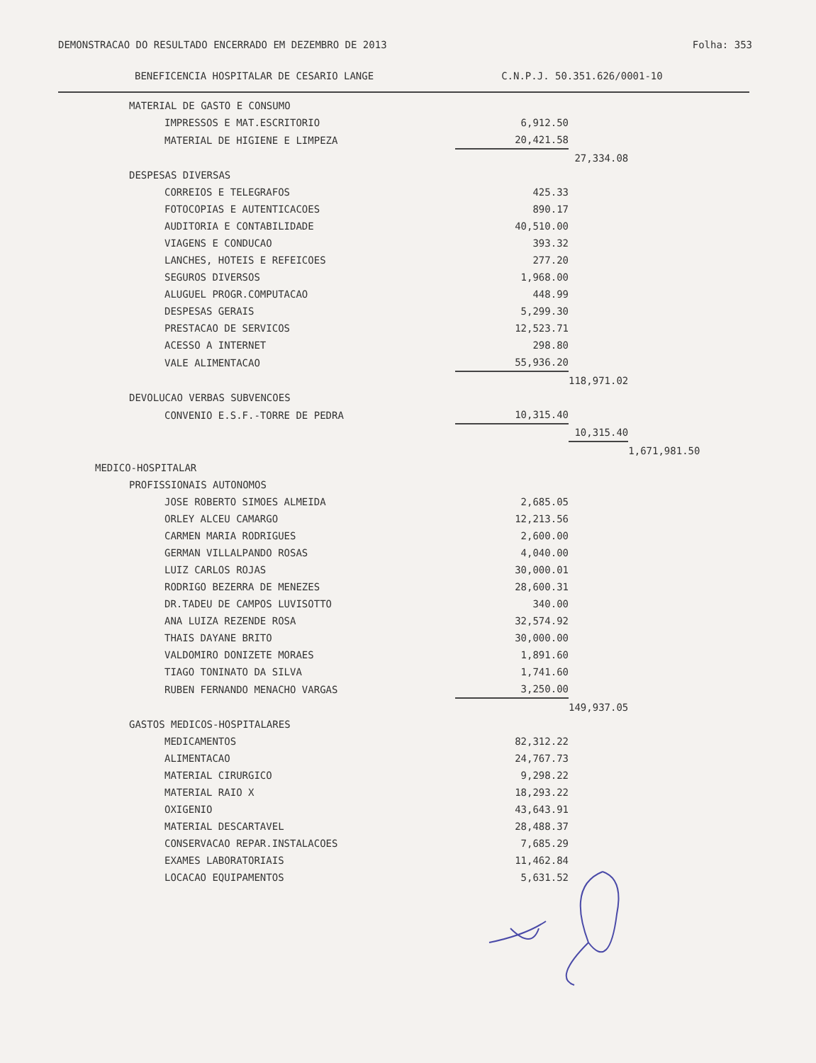DEMONSTRACAO DO RESULTADO ENCERRADO EM DEZEMBRO DE 2013 Folha: 353
BENEFICENCIA HOSPITALAR DE CESARIO LANGE C.N.P.J. 50.351.626/0001-10
| MATERIAL DE GASTO E CONSUMO | | | |
| IMPRESSOS E MAT.ESCRITORIO | 6,912.50 | | |
| MATERIAL DE HIGIENE E LIMPEZA | 20,421.58 | | |
| | | 27,334.08 | |
| DESPESAS DIVERSAS | | | |
| CORREIOS E TELEGRAFOS | 425.33 | | |
| FOTOCOPIAS E AUTENTICACOES | 890.17 | | |
| AUDITORIA E CONTABILIDADE | 40,510.00 | | |
| VIAGENS E CONDUCAO | 393.32 | | |
| LANCHES, HOTEIS E REFEICOES | 277.20 | | |
| SEGUROS DIVERSOS | 1,968.00 | | |
| ALUGUEL PROGR.COMPUTACAO | 448.99 | | |
| DESPESAS GERAIS | 5,299.30 | | |
| PRESTACAO DE SERVICOS | 12,523.71 | | |
| ACESSO A INTERNET | 298.80 | | |
| VALE ALIMENTACAO | 55,936.20 | | |
| | | 118,971.02 | |
| DEVOLUCAO VERBAS SUBVENCOES | | | |
| CONVENIO E.S.F.-TORRE DE PEDRA | 10,315.40 | | |
| | | 10,315.40 | |
| | | | 1,671,981.50 |
| MEDICO-HOSPITALAR | | | |
| PROFISSIONAIS AUTONOMOS | | | |
| JOSE ROBERTO SIMOES ALMEIDA | 2,685.05 | | |
| ORLEY ALCEU CAMARGO | 12,213.56 | | |
| CARMEN MARIA RODRIGUES | 2,600.00 | | |
| GERMAN VILLALPANDO ROSAS | 4,040.00 | | |
| LUIZ CARLOS ROJAS | 30,000.01 | | |
| RODRIGO BEZERRA DE MENEZES | 28,600.31 | | |
| DR.TADEU DE CAMPOS LUVISOTTO | 340.00 | | |
| ANA LUIZA REZENDE ROSA | 32,574.92 | | |
| THAIS DAYANE BRITO | 30,000.00 | | |
| VALDOMIRO DONIZETE MORAES | 1,891.60 | | |
| TIAGO TONINATO DA SILVA | 1,741.60 | | |
| RUBEN FERNANDO MENACHO VARGAS | 3,250.00 | | |
| | | 149,937.05 | |
| GASTOS MEDICOS-HOSPITALARES | | | |
| MEDICAMENTOS | 82,312.22 | | |
| ALIMENTACAO | 24,767.73 | | |
| MATERIAL CIRURGICO | 9,298.22 | | |
| MATERIAL RAIO X | 18,293.22 | | |
| OXIGENIO | 43,643.91 | | |
| MATERIAL DESCARTAVEL | 28,488.37 | | |
| CONSERVACAO REPAR.INSTALACOES | 7,685.29 | | |
| EXAMES LABORATORIAIS | 11,462.84 | | |
| LOCACAO EQUIPAMENTOS | 5,631.52 | | |